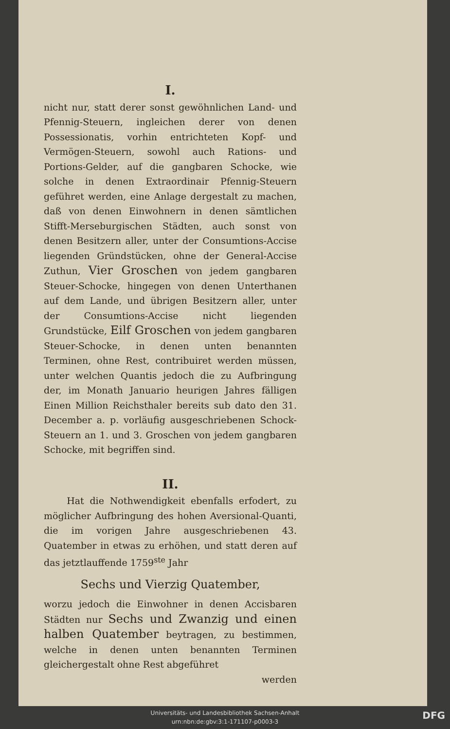I.
nicht nur, statt derer sonst gewöhnlichen Land- und Pfennig-Steuern, ingleichen derer von denen Possessionatis, vorhin entrichteten Kopf- und Vermögen-Steuern, sowohl auch Rations- und Portions-Gelder, auf die gangbaren Schocke, wie solche in denen Extraordinair Pfennig-Steuern geführet werden, eine Anlage dergestalt zu machen, daß von denen Einwohnern in denen sämtlichen Stifft-Merseburgischen Städten, auch sonst von denen Besitzern aller, unter der Consumtions-Accise liegenden Gründstücken, ohne der General-Accise Zuthun, Vier Groschen von jedem gangbaren Steuer-Schocke, hingegen von denen Unterthanen auf dem Lande, und übrigen Besitzern aller, unter der Consumtions-Accise nicht liegenden Grundstücke, Eilf Groschen von jedem gangbaren Steuer-Schocke, in denen unten benannten Terminen, ohne Rest, contribuiret werden müssen, unter welchen Quantis jedoch die zu Aufbringung der, im Monath Januario heurigen Jahres fälligen Einen Million Reichsthaler bereits sub dato den 31. December a. p. vorläufig ausgeschriebenen Schock-Steuern an 1. und 3. Groschen von jedem gangbaren Schocke, mit begriffen sind.
II.
Hat die Nothwendigkeit ebenfalls erfodert, zu möglicher Aufbringung des hohen Aversional-Quanti, die im vorigen Jahre ausgeschriebenen 43. Quatember in etwas zu erhöhen, und statt deren auf das jetztlauffende 1759<sup>ste</sup> Jahr
Sechs und Vierzig Quatember,
worzu jedoch die Einwohner in denen Accisbaren Städten nur Sechs und Zwanzig und einen halben Quatember beytragen, zu bestimmen, welche in denen unten benannten Terminen gleichergestalt ohne Rest abgeführet
werden
Universitäts- und Landesbibliothek Sachsen-Anhalt
urn:nbn:de:gbv:3:1-171107-p0003-3
DFG